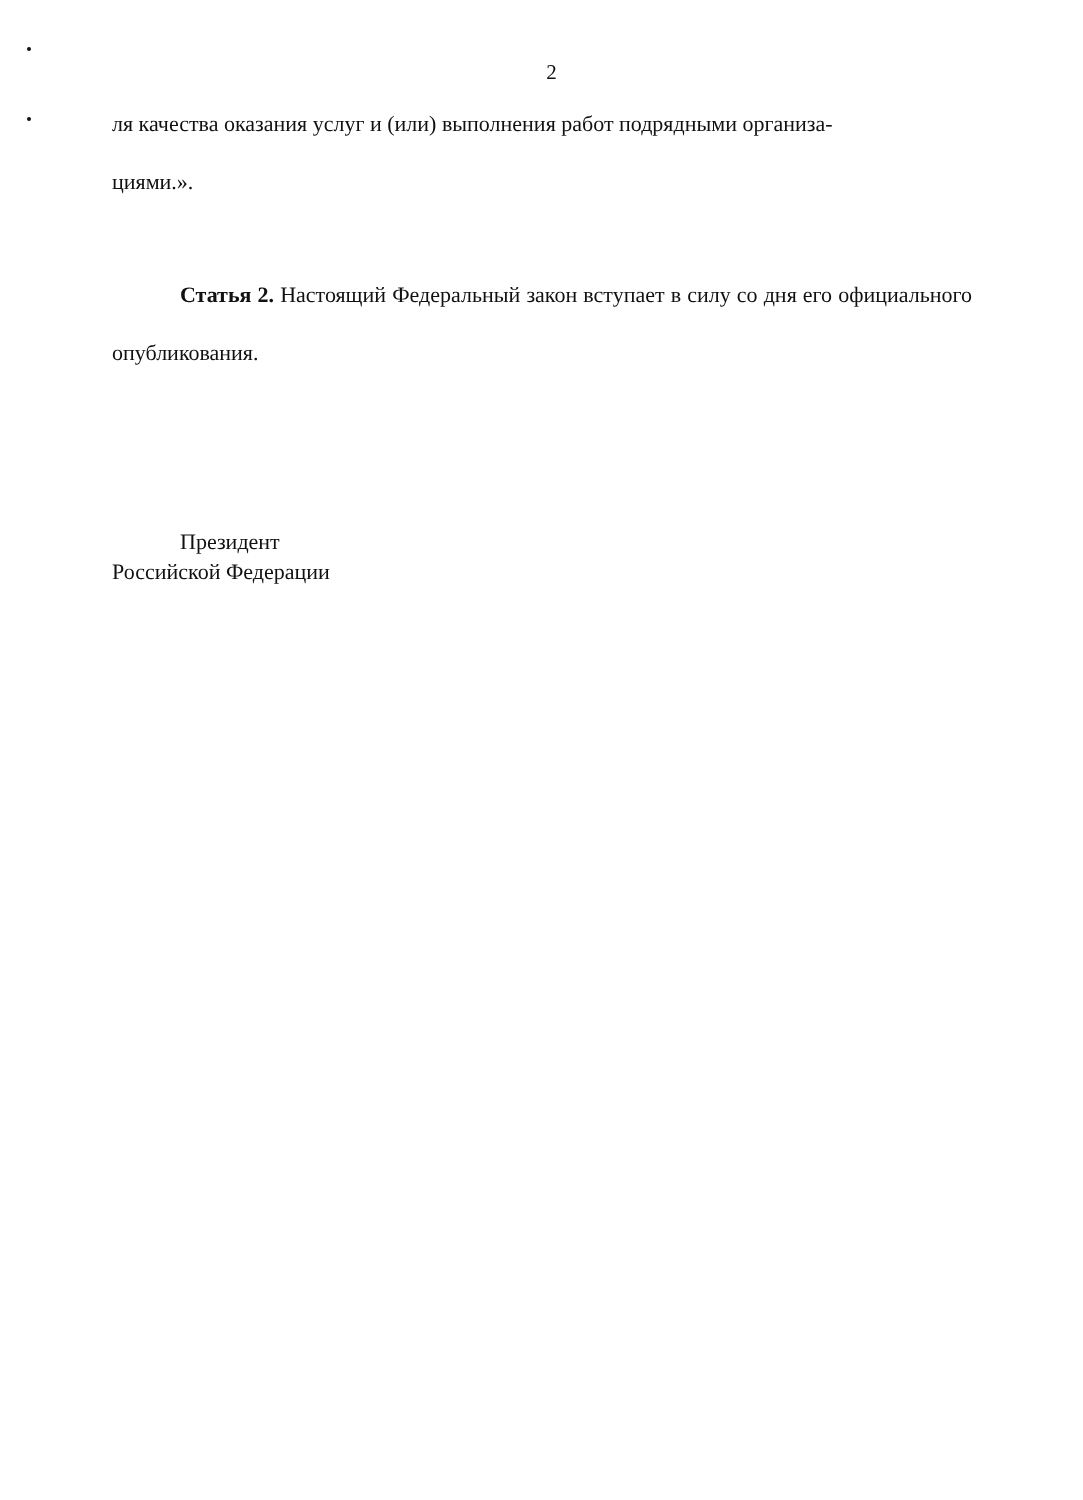2
ля качества оказания услуг и (или) выполнения работ подрядными организа-
циями.».
Статья 2. Настоящий Федеральный закон вступает в силу со дня его официального опубликования.
Президент
Российской Федерации